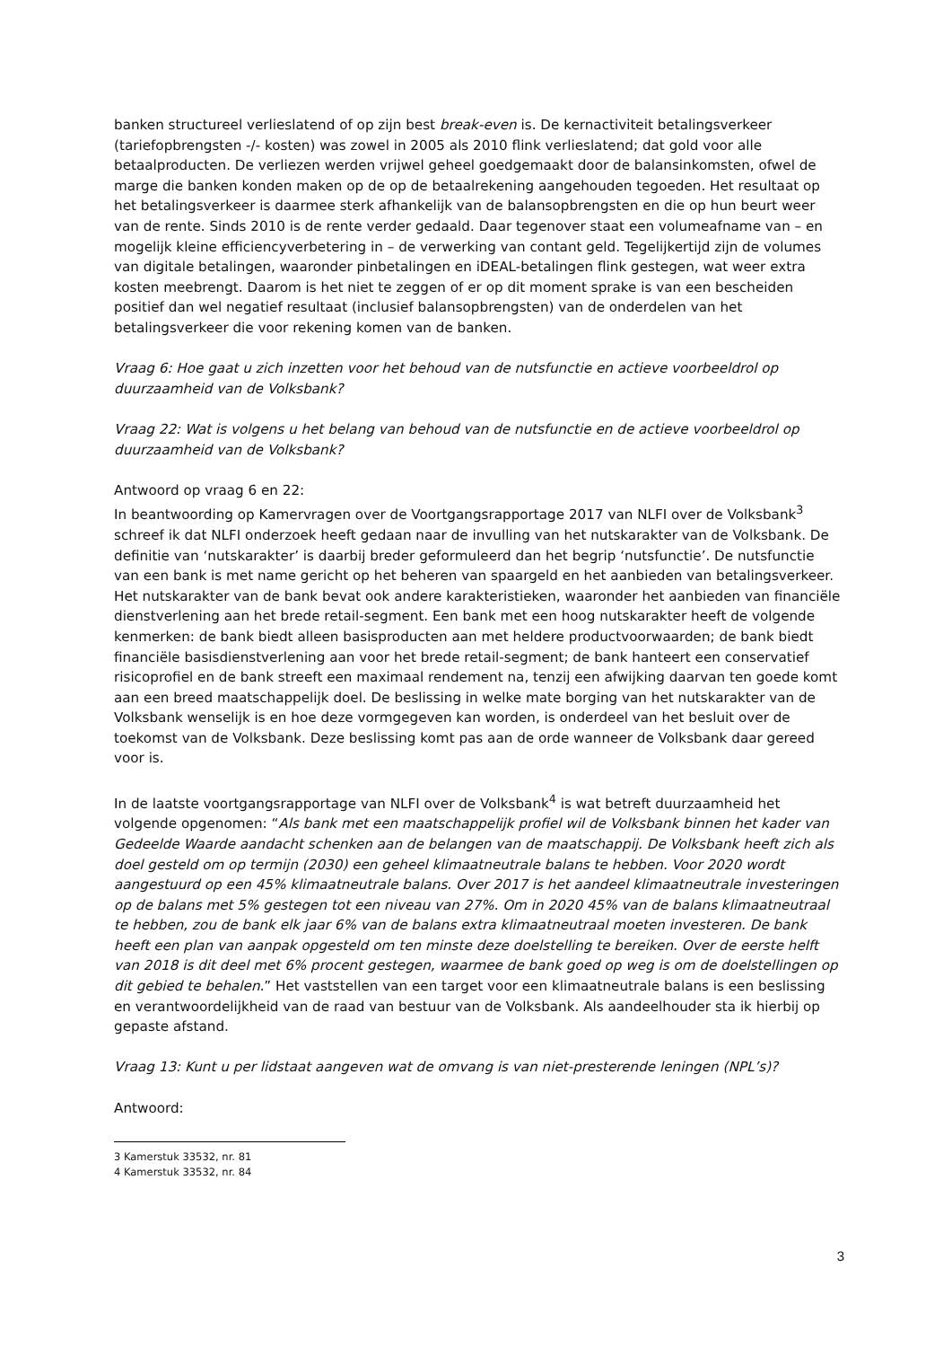banken structureel verlieslatend of op zijn best break-even is. De kernactiviteit betalingsverkeer (tariefopbrengsten -/- kosten) was zowel in 2005 als 2010 flink verlieslatend; dat gold voor alle betaalproducten. De verliezen werden vrijwel geheel goedgemaakt door de balansinkomsten, ofwel de marge die banken konden maken op de op de betaalrekening aangehouden tegoeden. Het resultaat op het betalingsverkeer is daarmee sterk afhankelijk van de balansopbrengsten en die op hun beurt weer van de rente. Sinds 2010 is de rente verder gedaald. Daar tegenover staat een volumeafname van – en mogelijk kleine efficiencyverbetering in – de verwerking van contant geld. Tegelijkertijd zijn de volumes van digitale betalingen, waaronder pinbetalingen en iDEAL-betalingen flink gestegen, wat weer extra kosten meebrengt. Daarom is het niet te zeggen of er op dit moment sprake is van een bescheiden positief dan wel negatief resultaat (inclusief balansopbrengsten) van de onderdelen van het betalingsverkeer die voor rekening komen van de banken.
Vraag 6: Hoe gaat u zich inzetten voor het behoud van de nutsfunctie en actieve voorbeeldrol op duurzaamheid van de Volksbank?
Vraag 22: Wat is volgens u het belang van behoud van de nutsfunctie en de actieve voorbeeldrol op duurzaamheid van de Volksbank?
Antwoord op vraag 6 en 22:
In beantwoording op Kamervragen over de Voortgangsrapportage 2017 van NLFI over de Volksbank<sup>3</sup> schreef ik dat NLFI onderzoek heeft gedaan naar de invulling van het nutskarakter van de Volksbank. De definitie van ‘nutskarakter’ is daarbij breder geformuleerd dan het begrip ‘nutsfunctie’. De nutsfunctie van een bank is met name gericht op het beheren van spaargeld en het aanbieden van betalingsverkeer. Het nutskarakter van de bank bevat ook andere karakteristieken, waaronder het aanbieden van financiële dienstverlening aan het brede retail-segment. Een bank met een hoog nutskarakter heeft de volgende kenmerken: de bank biedt alleen basisproducten aan met heldere productvoorwaarden; de bank biedt financiële basisdienstverlening aan voor het brede retail-segment; de bank hanteert een conservatief risicoprofiel en de bank streeft een maximaal rendement na, tenzij een afwijking daarvan ten goede komt aan een breed maatschappelijk doel. De beslissing in welke mate borging van het nutskarakter van de Volksbank wenselijk is en hoe deze vormgegeven kan worden, is onderdeel van het besluit over de toekomst van de Volksbank. Deze beslissing komt pas aan de orde wanneer de Volksbank daar gereed voor is.
In de laatste voortgangsrapportage van NLFI over de Volksbank<sup>4</sup> is wat betreft duurzaamheid het volgende opgenomen: “Als bank met een maatschappelijk profiel wil de Volksbank binnen het kader van Gedeelde Waarde aandacht schenken aan de belangen van de maatschappij. De Volksbank heeft zich als doel gesteld om op termijn (2030) een geheel klimaatneutrale balans te hebben. Voor 2020 wordt aangestuurd op een 45% klimaatneutrale balans. Over 2017 is het aandeel klimaatneutrale investeringen op de balans met 5% gestegen tot een niveau van 27%. Om in 2020 45% van de balans klimaatneutraal te hebben, zou de bank elk jaar 6% van de balans extra klimaatneutraal moeten investeren. De bank heeft een plan van aanpak opgesteld om ten minste deze doelstelling te bereiken. Over de eerste helft van 2018 is dit deel met 6% procent gestegen, waarmee de bank goed op weg is om de doelstellingen op dit gebied te behalen.” Het vaststellen van een target voor een klimaatneutrale balans is een beslissing en verantwoordelijkheid van de raad van bestuur van de Volksbank. Als aandeelhouder sta ik hierbij op gepaste afstand.
Vraag 13: Kunt u per lidstaat aangeven wat de omvang is van niet-presterende leningen (NPL’s)?
Antwoord:
3 Kamerstuk 33532, nr. 81
4 Kamerstuk 33532, nr. 84
3